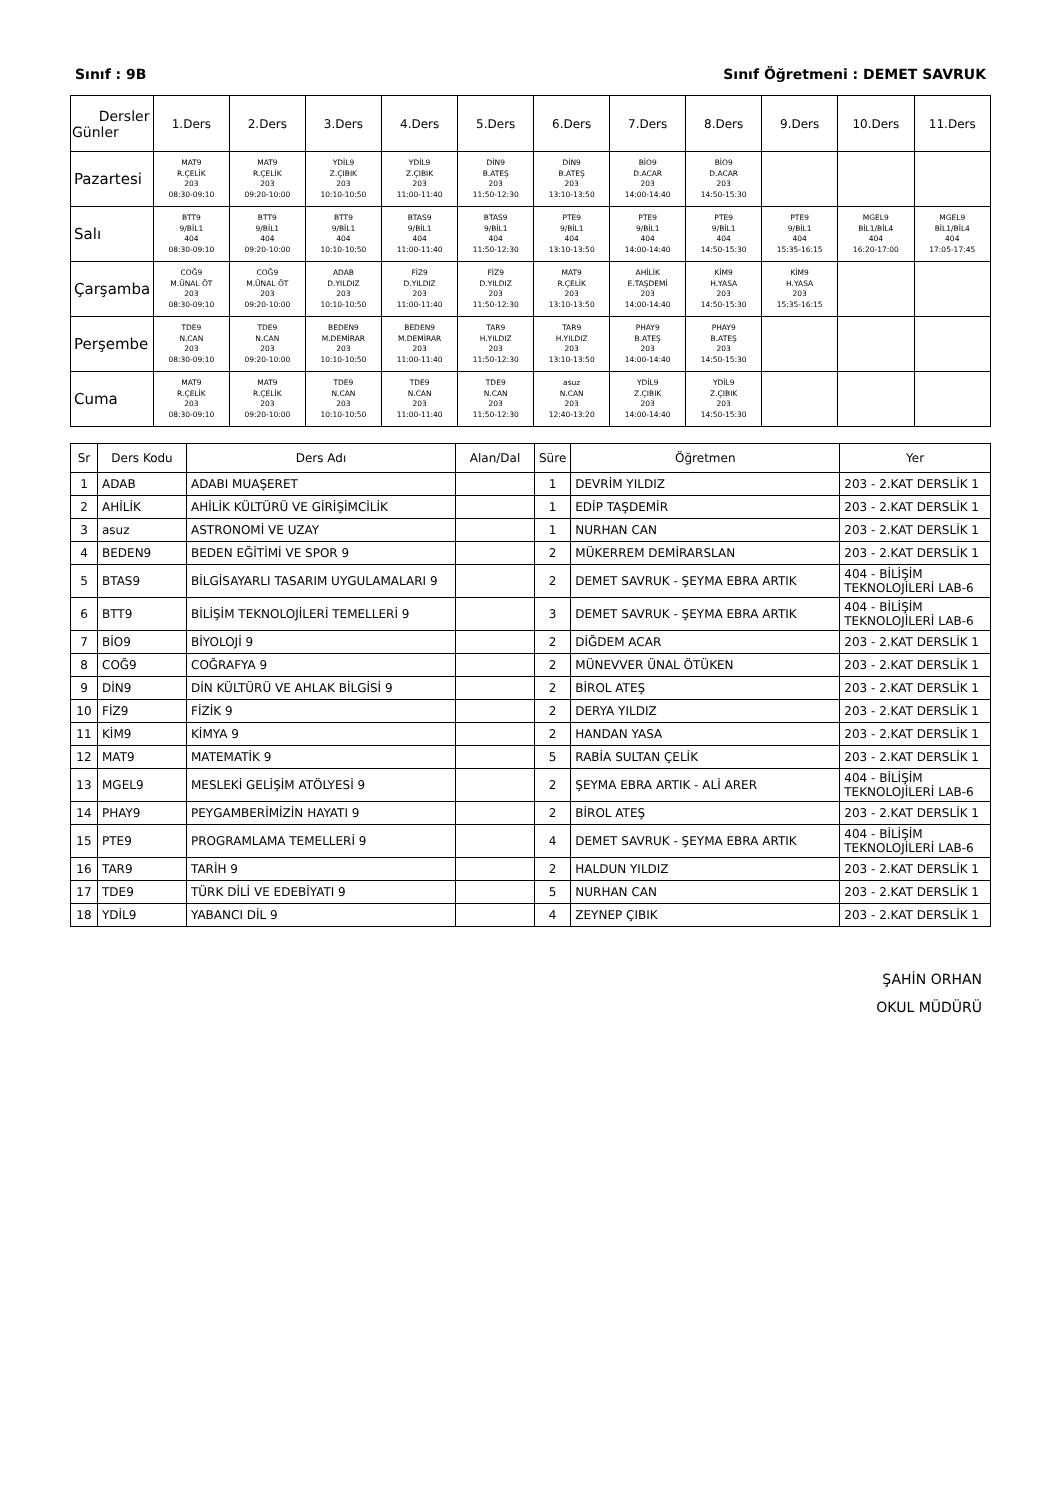Sınıf : 9B Sınıf Öğretmeni : DEMET SAVRUK
| Dersler Günler | 1.Ders | 2.Ders | 3.Ders | 4.Ders | 5.Ders | 6.Ders | 7.Ders | 8.Ders | 9.Ders | 10.Ders | 11.Ders |
| --- | --- | --- | --- | --- | --- | --- | --- | --- | --- | --- | --- |
| Pazartesi | MAT9 R.ÇELİK 203 08:30-09:10 | MAT9 R.ÇELİK 203 09:20-10:00 | YDİL9 Z.ÇIBIK 203 10:10-10:50 | YDİL9 Z.ÇIBIK 203 11:00-11:40 | DİN9 B.ATEŞ 203 11:50-12:30 | DİN9 B.ATEŞ 203 13:10-13:50 | BİO9 D.ACAR 203 14:00-14:40 | BİO9 D.ACAR 203 14:50-15:30 | | | |
| Salı | BTT9 9/BİL1 404 08:30-09:10 | BTT9 9/BİL1 404 09:20-10:00 | BTT9 9/BİL1 404 10:10-10:50 | BTAS9 9/BİL1 404 11:00-11:40 | BTAS9 9/BİL1 404 11:50-12:30 | PTE9 9/BİL1 404 13:10-13:50 | PTE9 9/BİL1 404 14:00-14:40 | PTE9 9/BİL1 404 14:50-15:30 | PTE9 9/BİL1 404 15:35-16:15 | MGEL9 BİL1/BİL4 404 16:20-17:00 | MGEL9 BİL1/BİL4 404 17:05-17:45 |
| Çarşamba | COĞ9 M.ÜNAL ÖT 203 08:30-09:10 | COĞ9 M.ÜNAL ÖT 203 09:20-10:00 | ADAB D.YILDIZ 203 10:10-10:50 | FİZ9 D.YILDIZ 203 11:00-11:40 | FİZ9 D.YILDIZ 203 11:50-12:30 | MAT9 R.ÇELİK 203 13:10-13:50 | AHİLİK E.TAŞDEMİ 203 14:00-14:40 | KİM9 H.YASA 203 14:50-15:30 | KİM9 H.YASA 203 15:35-16:15 | | |
| Perşembe | TDE9 N.CAN 203 08:30-09:10 | TDE9 N.CAN 203 09:20-10:00 | BEDEN9 M.DEMİRAR 203 10:10-10:50 | BEDEN9 M.DEMİRAR 203 11:00-11:40 | TAR9 H.YILDIZ 203 11:50-12:30 | TAR9 H.YILDIZ 203 13:10-13:50 | PHAY9 B.ATEŞ 203 14:00-14:40 | PHAY9 B.ATEŞ 203 14:50-15:30 | | | |
| Cuma | MAT9 R.ÇELİK 203 08:30-09:10 | MAT9 R.ÇELİK 203 09:20-10:00 | TDE9 N.CAN 203 10:10-10:50 | TDE9 N.CAN 203 11:00-11:40 | TDE9 N.CAN 203 11:50-12:30 | asuz N.CAN 203 12:40-13:20 | YDİL9 Z.ÇIBIK 203 14:00-14:40 | YDİL9 Z.ÇIBIK 203 14:50-15:30 | | | |
| Sr | Ders Kodu | Ders Adı | Alan/Dal | Süre | Öğretmen | Yer |
| --- | --- | --- | --- | --- | --- | --- |
| 1 | ADAB | ADABI MUAŞERET | | 1 | DEVRİM YILDIZ | 203 - 2.KAT DERSLİK 1 |
| 2 | AHİLİK | AHİLİK KÜLTÜRÜ VE GİRİŞİMCİLİK | | 1 | EDİP TAŞDEMİR | 203 - 2.KAT DERSLİK 1 |
| 3 | asuz | ASTRONOMİ VE UZAY | | 1 | NURHAN CAN | 203 - 2.KAT DERSLİK 1 |
| 4 | BEDEN9 | BEDEN EĞİTİMİ VE SPOR 9 | | 2 | MÜKERREM DEMİRARSLAN | 203 - 2.KAT DERSLİK 1 |
| 5 | BTAS9 | BİLGİSAYARLI TASARIM UYGULAMALARI 9 | | 2 | DEMET SAVRUK - ŞEYMA EBRA ARTIK | 404 - BİLİŞİM TEKNOLOJİLERİ LAB-6 |
| 6 | BTT9 | BİLİŞİM TEKNOLOJİLERİ TEMELLERİ 9 | | 3 | DEMET SAVRUK - ŞEYMA EBRA ARTIK | 404 - BİLİŞİM TEKNOLOJİLERİ LAB-6 |
| 7 | BİO9 | BİYOLOJİ 9 | | 2 | DİĞDEM ACAR | 203 - 2.KAT DERSLİK 1 |
| 8 | COĞ9 | COĞRAFYA 9 | | 2 | MÜNEVVER ÜNAL ÖTÜKEN | 203 - 2.KAT DERSLİK 1 |
| 9 | DİN9 | DİN KÜLTÜRÜ VE AHLAK BİLGİSİ 9 | | 2 | BİROL ATEŞ | 203 - 2.KAT DERSLİK 1 |
| 10 | FİZ9 | FİZİK 9 | | 2 | DERYA YILDIZ | 203 - 2.KAT DERSLİK 1 |
| 11 | KİM9 | KİMYA 9 | | 2 | HANDAN YASA | 203 - 2.KAT DERSLİK 1 |
| 12 | MAT9 | MATEMATİK 9 | | 5 | RABİA SULTAN ÇELİK | 203 - 2.KAT DERSLİK 1 |
| 13 | MGEL9 | MESLEKİ GELİŞİM ATÖLYESİ 9 | | 2 | ŞEYMA EBRA ARTIK - ALİ ARER | 404 - BİLİŞİM TEKNOLOJİLERİ LAB-6 |
| 14 | PHAY9 | PEYGAMBERİMİZİN HAYATI 9 | | 2 | BİROL ATEŞ | 203 - 2.KAT DERSLİK 1 |
| 15 | PTE9 | PROGRAMLAMA TEMELLERİ 9 | | 4 | DEMET SAVRUK - ŞEYMA EBRA ARTIK | 404 - BİLİŞİM TEKNOLOJİLERİ LAB-6 |
| 16 | TAR9 | TARİH 9 | | 2 | HALDUN YILDIZ | 203 - 2.KAT DERSLİK 1 |
| 17 | TDE9 | TÜRK DİLİ VE EDEBİYATI 9 | | 5 | NURHAN CAN | 203 - 2.KAT DERSLİK 1 |
| 18 | YDİL9 | YABANCI DİL 9 | | 4 | ZEYNEP ÇIBIK | 203 - 2.KAT DERSLİK 1 |
ŞAHİN ORHAN
OKUL MÜDÜRÜ